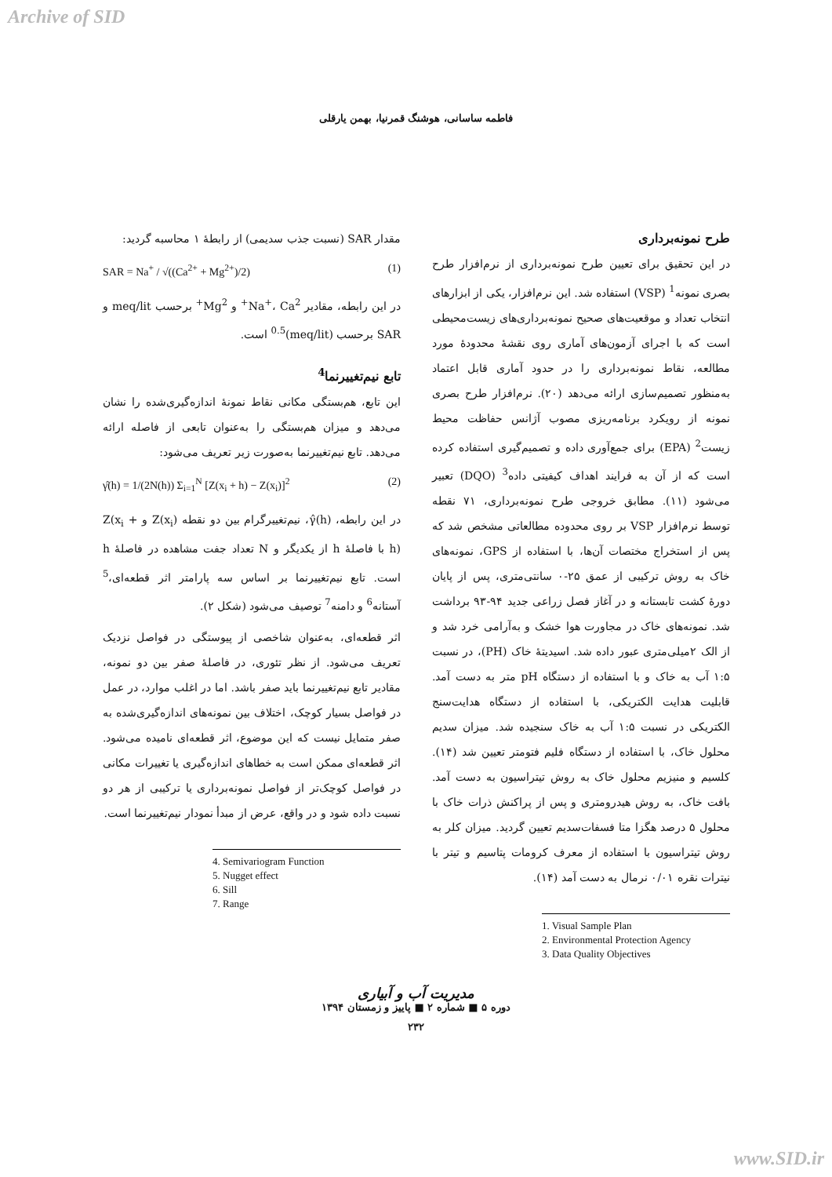Archive of SID
فاطمه ساسانی، هوشنگ قمرنیا، بهمن یارقلی
طرح نمونه‌برداری
در این تحقیق برای تعیین طرح نمونه‌برداری از نرم‌افزار طرح بصری نمونه<sup>1</sup> (VSP) استفاده شد. این نرم‌افزار، یکی از ابزارهای انتخاب تعداد و موقعیت‌های صحیح نمونه‌برداری‌های زیست‌محیطی است که با اجرای آزمون‌های آماری روی نقشهٔ محدودهٔ مورد مطالعه، نقاط نمونه‌برداری را در حدود آماری قابل اعتماد به‌منظور تصمیم‌سازی ارائه می‌دهد (۲۰). نرم‌افزار طرح بصری نمونه از رویکرد برنامه‌ریزی مصوب آژانس حفاظت محیط زیست<sup>2</sup> (EPA) برای جمع‌آوری داده و تصمیم‌گیری استفاده کرده است که از آن به فرایند اهداف کیفیتی داده<sup>3</sup> (DQO) تعبیر می‌شود (۱۱). مطابق خروجی طرح نمونه‌برداری، ۷۱ نقطه توسط نرم‌افزار VSP بر روی محدوده مطالعاتی مشخص شد که پس از استخراج مختصات آن‌ها، با استفاده از GPS، نمونه‌های خاک به روش ترکیبی از عمق ۲۵-۰ سانتی‌متری، پس از پایان دورهٔ کشت تابستانه و در آغاز فصل زراعی جدید ۹۴-۹۳ برداشت شد. نمونه‌های خاک در مجاورت هوا خشک و به‌آرامی خرد شد و از الک ۲میلی‌متری عبور داده شد. اسیدیتهٔ خاک (PH)، در نسبت ۱:۵ آب به خاک و با استفاده از دستگاه pH متر به دست آمد. قابلیت هدایت الکتریکی، با استفاده از دستگاه هدایت‌سنج الکتریکی در نسبت ۱:۵ آب به خاک سنجیده شد. میزان سدیم محلول خاک، با استفاده از دستگاه فلیم فتومتر تعیین شد (۱۴). کلسیم و منیزیم محلول خاک به روش تیتراسیون به دست آمد. بافت خاک، به روش هیدرومتری و پس از پراکنش ذرات خاک با محلول ۵ درصد هگزا متا فسفات‌سدیم تعیین گردید. میزان کلر به روش تیتراسیون با استفاده از معرف کرومات پتاسیم و تیتر با نیترات نقره ۰/۰۱ نرمال به دست آمد (۱۴).
1. Visual Sample Plan
2. Environmental Protection Agency
3. Data Quality Objectives
مقدار SAR (نسبت جذب سدیمی) از رابطهٔ ۱ محاسبه گردید:
SAR = Na<sup>+</sup> / √((Ca<sup>2+</sup> + Mg<sup>2+</sup>)/2) (1)
در این رابطه، مقادیر Na<sup>+</sup>، Ca<sup>2+</sup> و Mg<sup>2+</sup> برحسب meq/lit و SAR برحسب (meq/lit)<sup>0.5</sup> است.
تابع نیم‌تغییرنما<sup>4</sup>
این تابع، هم‌بستگی مکانی نقاط نمونهٔ اندازه‌گیری‌شده را نشان می‌دهد و میزان هم‌بستگی را به‌عنوان تابعی از فاصله ارائه می‌دهد. تابع نیم‌تغییرنما به‌صورت زیر تعریف می‌شود:
γ̂(h) = 1/(2N(h)) Σ<sub>i=1</sub><sup>N</sup> [Z(x<sub>i</sub> + h) − Z(x<sub>i</sub>)]<sup>2</sup> (2)
در این رابطه، γ̂(h)، نیم‌تغییرگرام بین دو نقطه Z(x<sub>i</sub>) و Z(x<sub>i</sub> + h) با فاصلهٔ h از یکدیگر و N تعداد جفت مشاهده در فاصلهٔ h است. تابع نیم‌تغییرنما بر اساس سه پارامتر اثر قطعه‌ای،<sup>5</sup> آستانه<sup>6</sup> و دامنه<sup>7</sup> توصیف می‌شود (شکل ۲).
اثر قطعه‌ای، به‌عنوان شاخصی از پیوستگی در فواصل نزدیک تعریف می‌شود. از نظر تئوری، در فاصلهٔ صفر بین دو نمونه، مقادیر تابع نیم‌تغییرنما باید صفر باشد. اما در اغلب موارد، در عمل در فواصل بسیار کوچک، اختلاف بین نمونه‌های اندازه‌گیری‌شده به صفر متمایل نیست که این موضوع، اثر قطعه‌ای نامیده می‌شود. اثر قطعه‌ای ممکن است به خطاهای اندازه‌گیری یا تغییرات مکانی در فواصل کوچک‌تر از فواصل نمونه‌برداری یا ترکیبی از هر دو نسبت داده شود و در واقع، عرض از مبدأ نمودار نیم‌تغییرنما است.
4. Semivariogram Function
5. Nugget effect
6. Sill
7. Range
مدیریت آب و آبیاری
دوره ۵ ■ شماره ۲ ■ پاییز و زمستان ۱۳۹۴
۲۳۲
www.SID.ir